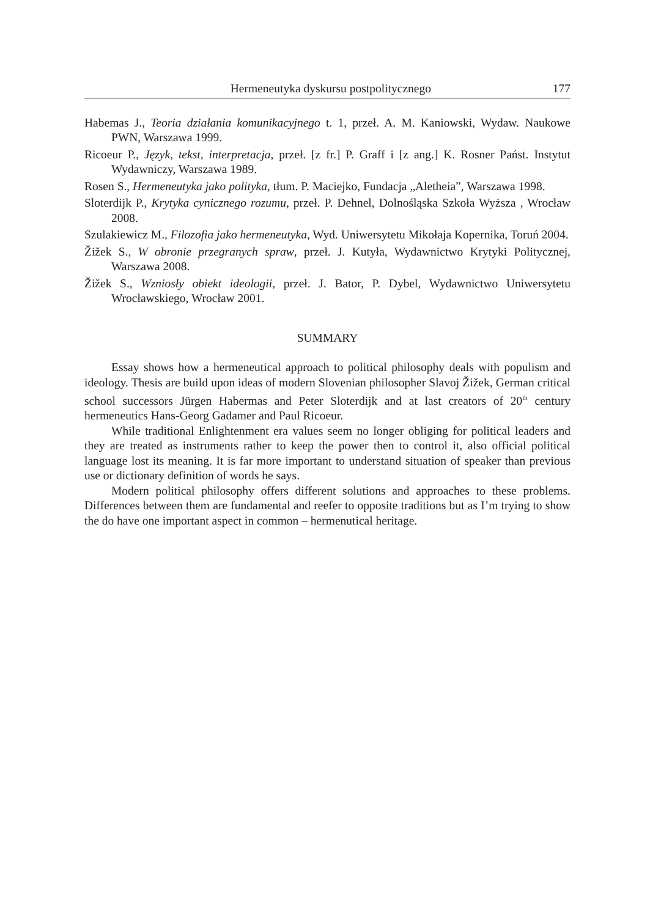Hermeneutyka dyskursu postpolitycznego 177
Habemas J., Teoria działania komunikacyjnego t. 1, przeł. A. M. Kaniowski, Wydaw. Naukowe PWN, Warszawa 1999.
Ricoeur P., Język, tekst, interpretacja, przeł. [z fr.] P. Graff i [z ang.] K. Rosner Państ. Instytut Wydawniczy, Warszawa 1989.
Rosen S., Hermeneutyka jako polityka, tłum. P. Maciejko, Fundacja „Aletheia”, Warszawa 1998.
Sloterdijk P., Krytyka cynicznego rozumu, przeł. P. Dehnel, Dolnośląska Szkoła Wyższa , Wrocław 2008.
Szulakiewicz M., Filozofia jako hermeneutyka, Wyd. Uniwersytetu Mikołaja Kopernika, Toruń 2004.
Žižek S., W obronie przegranych spraw, przeł. J. Kutyła, Wydawnictwo Krytyki Politycznej, Warszawa 2008.
Žižek S., Wzniosły obiekt ideologii, przeł. J. Bator, P. Dybel, Wydawnictwo Uniwersytetu Wrocławskiego, Wrocław 2001.
SUMMARY
Essay shows how a hermeneutical approach to political philosophy deals with populism and ideology. Thesis are build upon ideas of modern Slovenian philosopher Slavoj Žižek, German critical school successors Jürgen Habermas and Peter Sloterdijk and at last creators of 20<sup>th</sup> century hermeneutics Hans-Georg Gadamer and Paul Ricoeur.
While traditional Enlightenment era values seem no longer obliging for political leaders and they are treated as instruments rather to keep the power then to control it, also official political language lost its meaning. It is far more important to understand situation of speaker than previous use or dictionary definition of words he says.
Modern political philosophy offers different solutions and approaches to these problems. Differences between them are fundamental and reefer to opposite traditions but as I’m trying to show the do have one important aspect in common – hermenutical heritage.